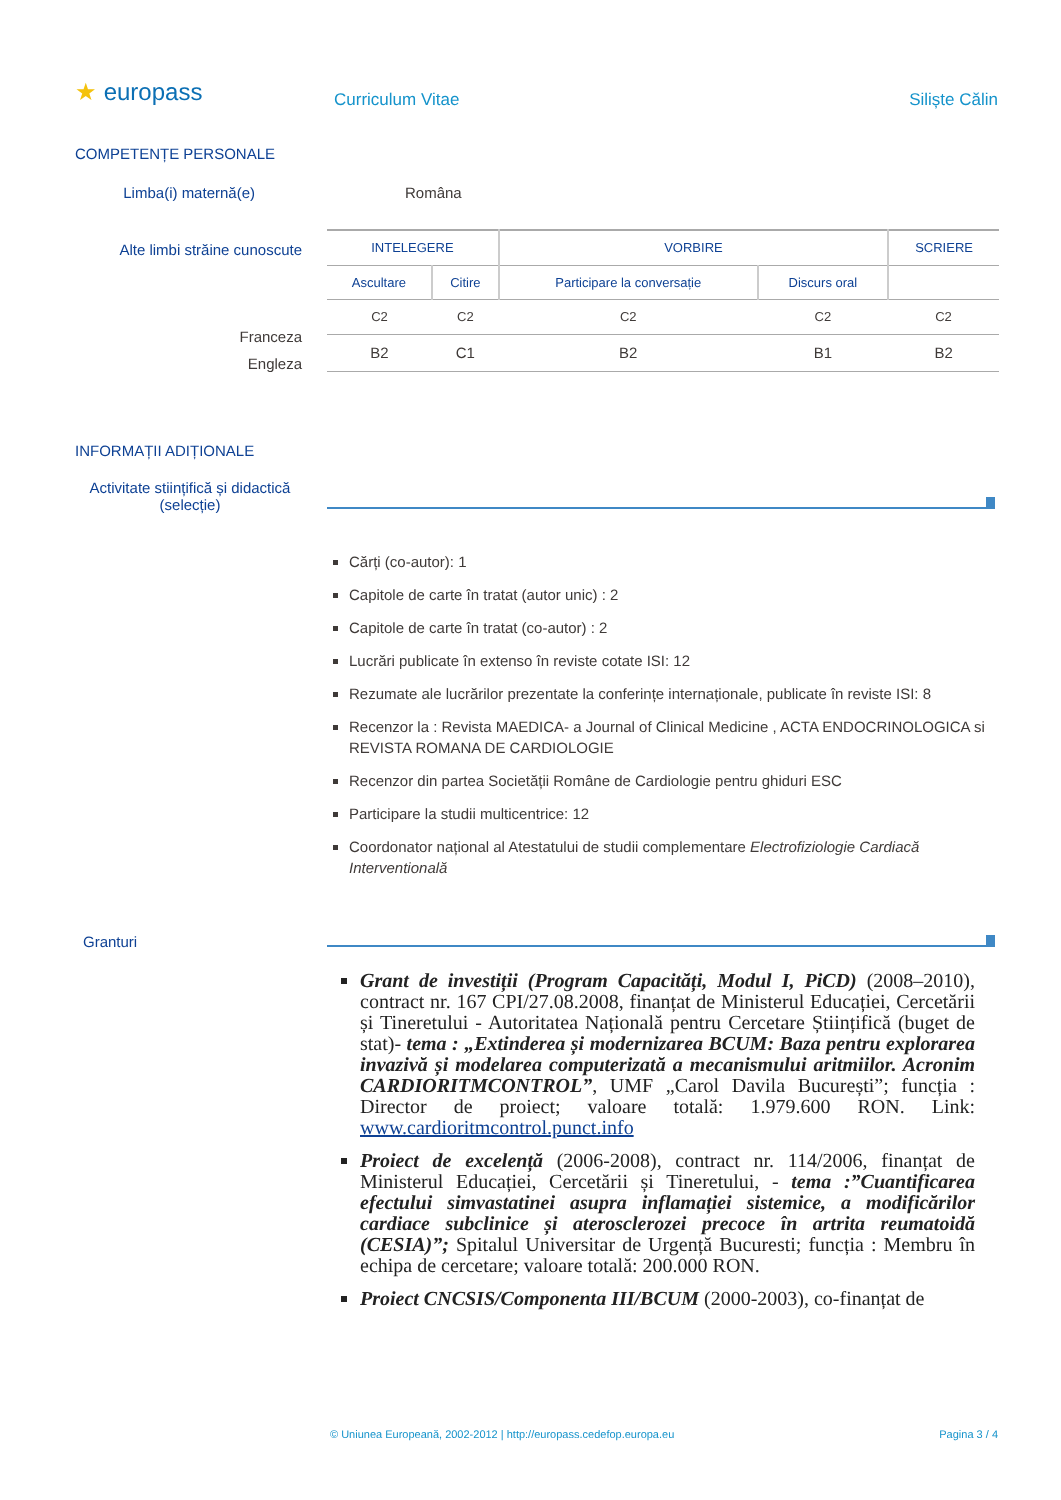★ europass Curriculum Vitae Siliște Călin
COMPETENȚE PERSONALE
Limba(i) maternă(e) Româna
Alte limbi străine cunoscute
Franceza
Engleza
| INTELEGERE | | VORBIRE | | SCRIERE |
| --- | --- | --- | --- | --- |
| Ascultare | Citire | Participare la conversație | Discurs oral | |
| C2 | C2 | C2 | C2 | C2 |
| B2 | C1 | B2 | B1 | B2 |
INFORMAȚII ADIȚIONALE
Activitate stiințifică și didactică (selecție)
Cărți (co-autor): 1
Capitole de carte în tratat (autor unic) : 2
Capitole de carte în tratat (co-autor) : 2
Lucrări publicate în extenso în reviste cotate ISI: 12
Rezumate ale lucrărilor prezentate la conferințe internaționale, publicate în reviste ISI: 8
Recenzor la : Revista MAEDICA- a Journal of Clinical Medicine , ACTA ENDOCRINOLOGICA si REVISTA ROMANA DE CARDIOLOGIE
Recenzor din partea Societății Române de Cardiologie pentru ghiduri ESC
Participare la studii multicentrice: 12
Coordonator național al Atestatului de studii complementare Electrofiziologie Cardiacă Interventională
Granturi
Grant de investiții (Program Capacități, Modul I, PiCD) (2008–2010), contract nr. 167 CPI/27.08.2008, finanțat de Ministerul Educației, Cercetării și Tineretului - Autoritatea Națională pentru Cercetare Științifică (buget de stat)- tema : „Extinderea și modernizarea BCUM: Baza pentru explorarea invazivă și modelarea computerizată a mecanismului aritmiilor. Acronim CARDIORITMCONTROL”, UMF „Carol Davila București”; funcția : Director de proiect; valoare totală: 1.979.600 RON. Link: www.cardioritmcontrol.punct.info
Proiect de excelență (2006-2008), contract nr. 114/2006, finanțat de Ministerul Educației, Cercetării și Tineretului, - tema :”Cuantificarea efectului simvastatinei asupra inflamației sistemice, a modificărilor cardiace subclinice și aterosclerozei precoce în artrita reumatoidă (CESIA)”; Spitalul Universitar de Urgență Bucuresti; funcția : Membru în echipa de cercetare; valoare totală: 200.000 RON.
Proiect CNCSIS/Componenta III/BCUM (2000-2003), co-finanțat de
© Uniunea Europeană, 2002-2012 | http://europass.cedefop.europa.eu
Pagina 3 / 4